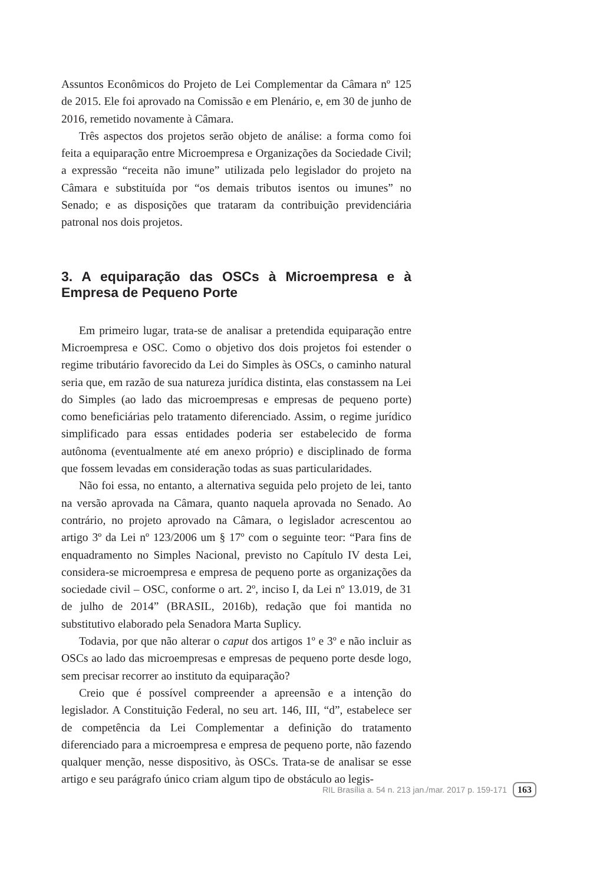Assuntos Econômicos do Projeto de Lei Complementar da Câmara nº 125 de 2015. Ele foi aprovado na Comissão e em Plenário, e, em 30 de junho de 2016, remetido novamente à Câmara.
Três aspectos dos projetos serão objeto de análise: a forma como foi feita a equiparação entre Microempresa e Organizações da Sociedade Civil; a expressão “receita não imune” utilizada pelo legislador do projeto na Câmara e substituída por “os demais tributos isentos ou imunes” no Senado; e as disposições que trataram da contribuição previdenciária patronal nos dois projetos.
3. A equiparação das OSCs à Microempresa e à Empresa de Pequeno Porte
Em primeiro lugar, trata-se de analisar a pretendida equiparação entre Microempresa e OSC. Como o objetivo dos dois projetos foi estender o regime tributário favorecido da Lei do Simples às OSCs, o caminho natural seria que, em razão de sua natureza jurídica distinta, elas constassem na Lei do Simples (ao lado das microempresas e empresas de pequeno porte) como beneficiárias pelo tratamento diferenciado. Assim, o regime jurídico simplificado para essas entidades poderia ser estabelecido de forma autônoma (eventualmente até em anexo próprio) e disciplinado de forma que fossem levadas em consideração todas as suas particularidades.
Não foi essa, no entanto, a alternativa seguida pelo projeto de lei, tanto na versão aprovada na Câmara, quanto naquela aprovada no Senado. Ao contrário, no projeto aprovado na Câmara, o legislador acrescentou ao artigo 3º da Lei nº 123/2006 um § 17º com o seguinte teor: “Para fins de enquadramento no Simples Nacional, previsto no Capítulo IV desta Lei, considera-se microempresa e empresa de pequeno porte as organizações da sociedade civil – OSC, conforme o art. 2º, inciso I, da Lei nº 13.019, de 31 de julho de 2014” (BRASIL, 2016b), redação que foi mantida no substitutivo elaborado pela Senadora Marta Suplicy.
Todavia, por que não alterar o caput dos artigos 1º e 3º e não incluir as OSCs ao lado das microempresas e empresas de pequeno porte desde logo, sem precisar recorrer ao instituto da equiparação?
Creio que é possível compreender a apreensão e a intenção do legislador. A Constituição Federal, no seu art. 146, III, “d”, estabelece ser de competência da Lei Complementar a definição do tratamento diferenciado para a microempresa e empresa de pequeno porte, não fazendo qualquer menção, nesse dispositivo, às OSCs. Trata-se de analisar se esse artigo e seu parágrafo único criam algum tipo de obstáculo ao legis-
RIL Brasília a. 54 n. 213 jan./mar. 2017 p. 159-171 163